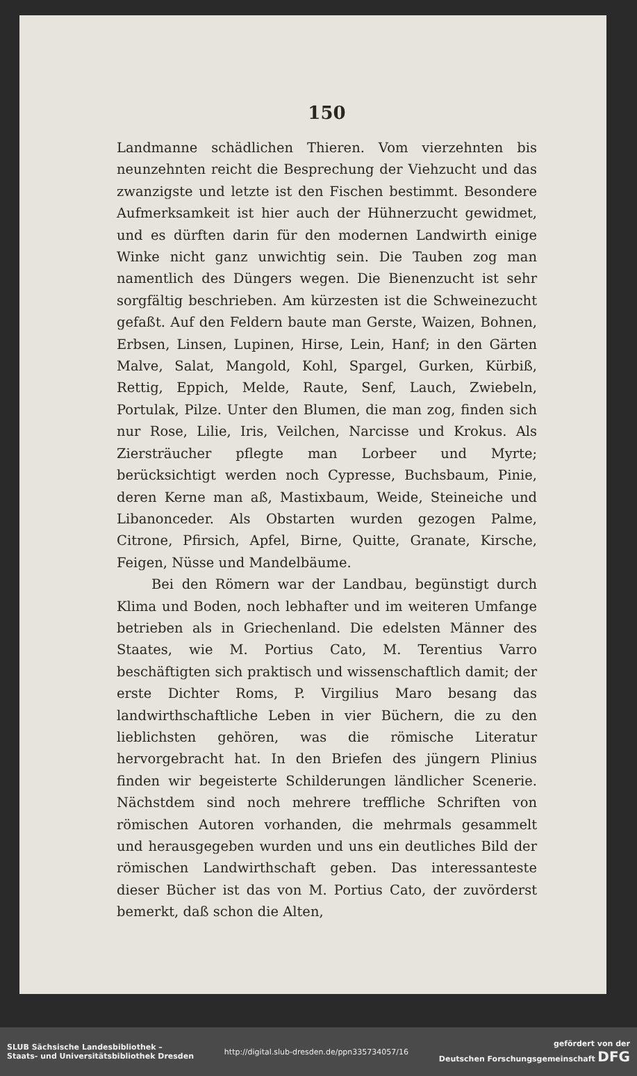150
Landmanne schädlichen Thieren. Vom vierzehnten bis neunzehnten reicht die Besprechung der Viehzucht und das zwanzigste und letzte ist den Fischen bestimmt. Besondere Aufmerksamkeit ist hier auch der Hühnerzucht gewidmet, und es dürften darin für den modernen Landwirth einige Winke nicht ganz unwichtig sein. Die Tauben zog man namentlich des Düngers wegen. Die Bienenzucht ist sehr sorgfältig beschrieben. Am kürzesten ist die Schweinezucht gefaßt. Auf den Feldern baute man Gerste, Waizen, Bohnen, Erbsen, Linsen, Lupinen, Hirse, Lein, Hanf; in den Gärten Malve, Salat, Mangold, Kohl, Spargel, Gurken, Kürbiß, Rettig, Eppich, Melde, Raute, Senf, Lauch, Zwiebeln, Portulak, Pilze. Unter den Blumen, die man zog, finden sich nur Rose, Lilie, Iris, Veilchen, Narcisse und Krokus. Als Ziersträucher pflegte man Lorbeer und Myrte; berücksichtigt werden noch Cypresse, Buchsbaum, Pinie, deren Kerne man aß, Mastixbaum, Weide, Steineiche und Libanonceder. Als Obstarten wurden gezogen Palme, Citrone, Pfirsich, Apfel, Birne, Quitte, Granate, Kirsche, Feigen, Nüsse und Mandelbäume.
Bei den Römern war der Landbau, begünstigt durch Klima und Boden, noch lebhafter und im weiteren Umfange betrieben als in Griechenland. Die edelsten Männer des Staates, wie M. Portius Cato, M. Terentius Varro beschäftigten sich praktisch und wissenschaftlich damit; der erste Dichter Roms, P. Virgilius Maro besang das landwirthschaftliche Leben in vier Büchern, die zu den lieblichsten gehören, was die römische Literatur hervorgebracht hat. In den Briefen des jüngern Plinius finden wir begeisterte Schilderungen ländlicher Scenerie. Nächstdem sind noch mehrere treffliche Schriften von römischen Autoren vorhanden, die mehrmals gesammelt und herausgegeben wurden und uns ein deutliches Bild der römischen Landwirthschaft geben. Das interessanteste dieser Bücher ist das von M. Portius Cato, der zuvörderst bemerkt, daß schon die Alten,
SLUB Sächsische Landesbibliothek –
Staats- und Universitätsbibliothek Dresden
http://digital.slub-dresden.de/ppn335734057/16
gefördert von der
Deutschen Forschungsgemeinschaft DFG